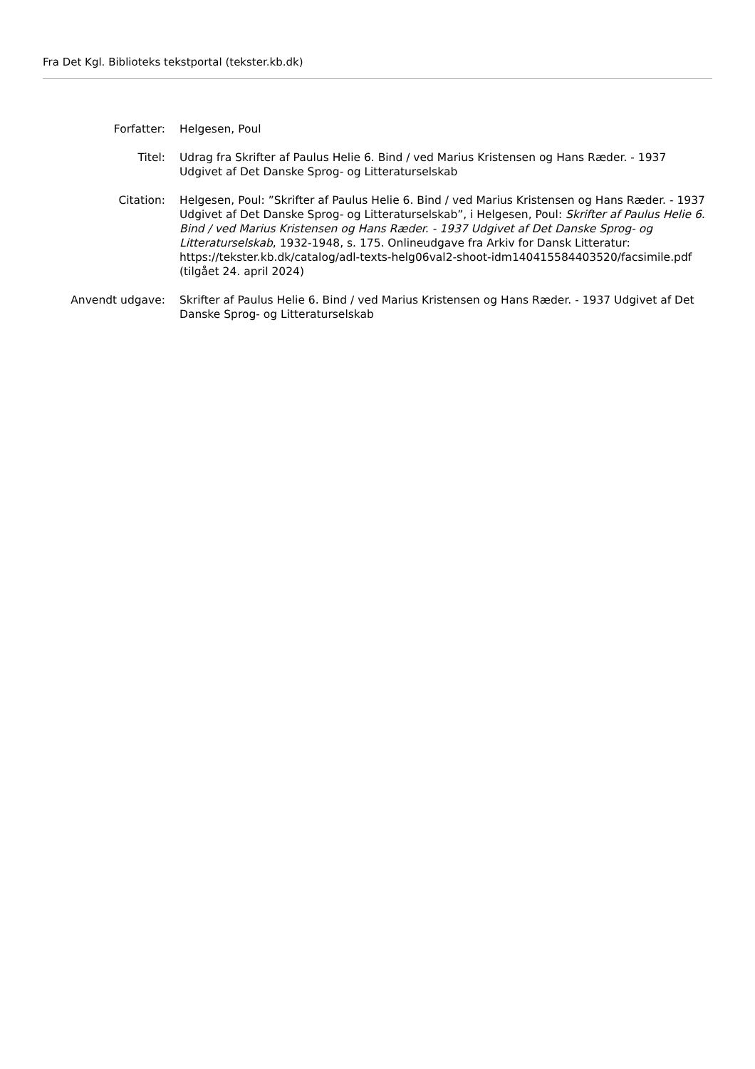Fra Det Kgl. Biblioteks tekstportal (tekster.kb.dk)
| Forfatter: | Helgesen, Poul |
| Titel: | Udrag fra Skrifter af Paulus Helie 6. Bind / ved Marius Kristensen og Hans Ræder. - 1937 Udgivet af Det Danske Sprog- og Litteraturselskab |
| Citation: | Helgesen, Poul: ”Skrifter af Paulus Helie 6. Bind / ved Marius Kristensen og Hans Ræder. - 1937 Udgivet af Det Danske Sprog- og Litteraturselskab”, i Helgesen, Poul: Skrifter af Paulus Helie 6. Bind / ved Marius Kristensen og Hans Ræder. - 1937 Udgivet af Det Danske Sprog- og Litteraturselskab , 1932-1948, s. 175. Onlineudgave fra Arkiv for Dansk Litteratur: https://tekster.kb.dk/catalog/adl-texts-helg06val2-shoot-idm140415584403520/facsimile.pdf (tilgået 24. april 2024) |
| Anvendt udgave: | Skrifter af Paulus Helie 6. Bind / ved Marius Kristensen og Hans Ræder. - 1937 Udgivet af Det Danske Sprog- og Litteraturselskab |